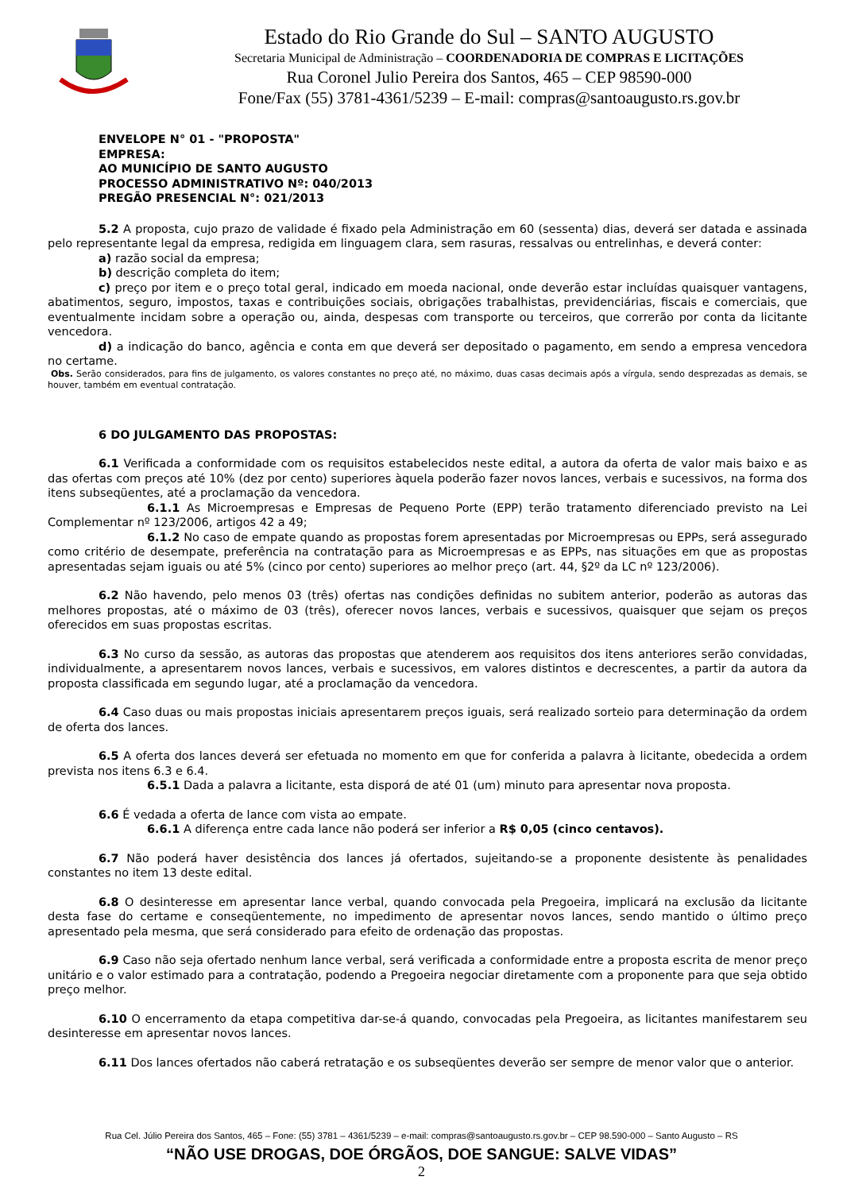Estado do Rio Grande do Sul – SANTO AUGUSTO
Secretaria Municipal de Administração – COORDENADORIA DE COMPRAS E LICITAÇÕES
Rua Coronel Julio Pereira dos Santos, 465 – CEP 98590-000
Fone/Fax (55) 3781-4361/5239 – E-mail: compras@santoaugusto.rs.gov.br
ENVELOPE N° 01 - "PROPOSTA"
EMPRESA:
AO MUNICÍPIO DE SANTO AUGUSTO
PROCESSO ADMINISTRATIVO Nº: 040/2013
PREGÃO PRESENCIAL N°: 021/2013
5.2 A proposta, cujo prazo de validade é fixado pela Administração em 60 (sessenta) dias, deverá ser datada e assinada pelo representante legal da empresa, redigida em linguagem clara, sem rasuras, ressalvas ou entrelinhas, e deverá conter:
a) razão social da empresa;
b) descrição completa do item;
c) preço por item e o preço total geral, indicado em moeda nacional, onde deverão estar incluídas quaisquer vantagens, abatimentos, seguro, impostos, taxas e contribuições sociais, obrigações trabalhistas, previdenciárias, fiscais e comerciais, que eventualmente incidam sobre a operação ou, ainda, despesas com transporte ou terceiros, que correrão por conta da licitante vencedora.
d) a indicação do banco, agência e conta em que deverá ser depositado o pagamento, em sendo a empresa vencedora no certame.
Obs. Serão considerados, para fins de julgamento, os valores constantes no preço até, no máximo, duas casas decimais após a vírgula, sendo desprezadas as demais, se houver, também em eventual contratação.
6 DO JULGAMENTO DAS PROPOSTAS:
6.1 Verificada a conformidade com os requisitos estabelecidos neste edital, a autora da oferta de valor mais baixo e as das ofertas com preços até 10% (dez por cento) superiores àquela poderão fazer novos lances, verbais e sucessivos, na forma dos itens subseqüentes, até a proclamação da vencedora.
6.1.1 As Microempresas e Empresas de Pequeno Porte (EPP) terão tratamento diferenciado previsto na Lei Complementar nº 123/2006, artigos 42 a 49;
6.1.2 No caso de empate quando as propostas forem apresentadas por Microempresas ou EPPs, será assegurado como critério de desempate, preferência na contratação para as Microempresas e as EPPs, nas situações em que as propostas apresentadas sejam iguais ou até 5% (cinco por cento) superiores ao melhor preço (art. 44, §2º da LC nº 123/2006).
6.2 Não havendo, pelo menos 03 (três) ofertas nas condições definidas no subitem anterior, poderão as autoras das melhores propostas, até o máximo de 03 (três), oferecer novos lances, verbais e sucessivos, quaisquer que sejam os preços oferecidos em suas propostas escritas.
6.3 No curso da sessão, as autoras das propostas que atenderem aos requisitos dos itens anteriores serão convidadas, individualmente, a apresentarem novos lances, verbais e sucessivos, em valores distintos e decrescentes, a partir da autora da proposta classificada em segundo lugar, até a proclamação da vencedora.
6.4 Caso duas ou mais propostas iniciais apresentarem preços iguais, será realizado sorteio para determinação da ordem de oferta dos lances.
6.5 A oferta dos lances deverá ser efetuada no momento em que for conferida a palavra à licitante, obedecida a ordem prevista nos itens 6.3 e 6.4.
6.5.1 Dada a palavra a licitante, esta disporá de até 01 (um) minuto para apresentar nova proposta.
6.6 É vedada a oferta de lance com vista ao empate.
6.6.1 A diferença entre cada lance não poderá ser inferior a R$ 0,05 (cinco centavos).
6.7 Não poderá haver desistência dos lances já ofertados, sujeitando-se a proponente desistente às penalidades constantes no item 13 deste edital.
6.8 O desinteresse em apresentar lance verbal, quando convocada pela Pregoeira, implicará na exclusão da licitante desta fase do certame e conseqüentemente, no impedimento de apresentar novos lances, sendo mantido o último preço apresentado pela mesma, que será considerado para efeito de ordenação das propostas.
6.9 Caso não seja ofertado nenhum lance verbal, será verificada a conformidade entre a proposta escrita de menor preço unitário e o valor estimado para a contratação, podendo a Pregoeira negociar diretamente com a proponente para que seja obtido preço melhor.
6.10 O encerramento da etapa competitiva dar-se-á quando, convocadas pela Pregoeira, as licitantes manifestarem seu desinteresse em apresentar novos lances.
6.11 Dos lances ofertados não caberá retratação e os subseqüentes deverão ser sempre de menor valor que o anterior.
Rua Cel. Júlio Pereira dos Santos, 465 – Fone: (55) 3781 – 4361/5239 – e-mail: compras@santoaugusto.rs.gov.br – CEP 98.590-000 – Santo Augusto – RS
“NÃO USE DROGAS, DOE ÓRGÃOS, DOE SANGUE: SALVE VIDAS”
2